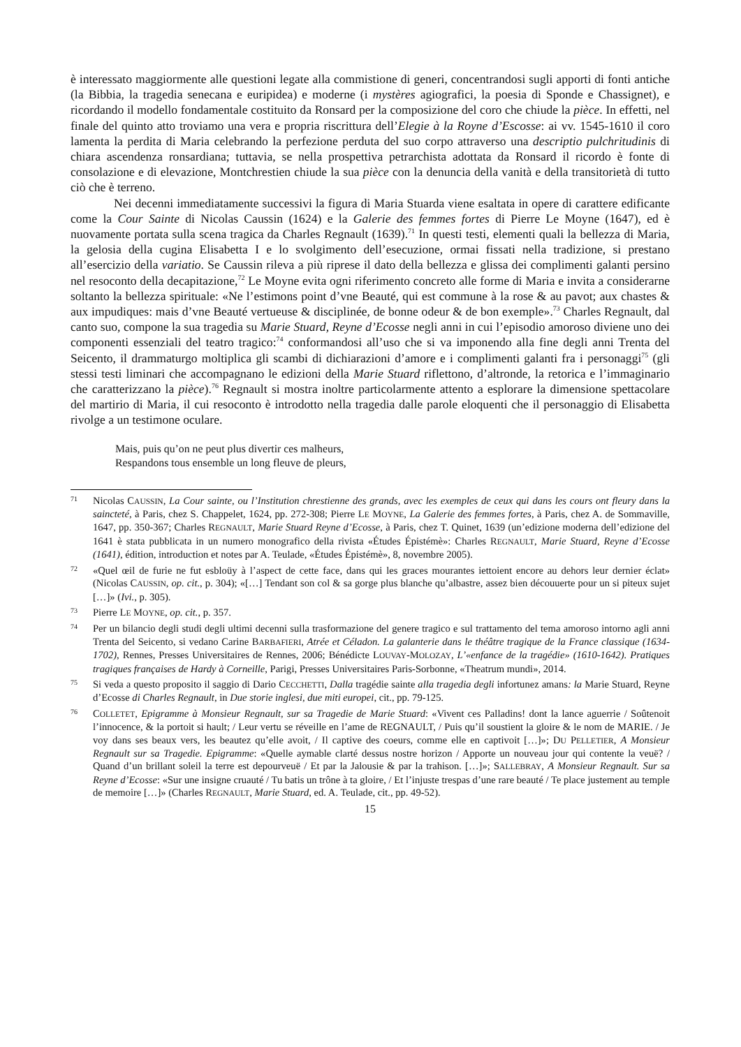è interessato maggiormente alle questioni legate alla commistione di generi, concentrandosi sugli apporti di fonti antiche (la Bibbia, la tragedia senecana e euripidea) e moderne (i mystères agiografici, la poesia di Sponde e Chassignet), e ricordando il modello fondamentale costituito da Ronsard per la composizione del coro che chiude la pièce. In effetti, nel finale del quinto atto troviamo una vera e propria riscrittura dell’Elegie à la Royne d’Escosse: ai vv. 1545-1610 il coro lamenta la perdita di Maria celebrando la perfezione perduta del suo corpo attraverso una descriptio pulchritudinis di chiara ascendenza ronsardiana; tuttavia, se nella prospettiva petrarchista adottata da Ronsard il ricordo è fonte di consolazione e di elevazione, Montchrestien chiude la sua pièce con la denuncia della vanità e della transitorietà di tutto ciò che è terreno.
Nei decenni immediatamente successivi la figura di Maria Stuarda viene esaltata in opere di carattere edificante come la Cour Sainte di Nicolas Caussin (1624) e la Galerie des femmes fortes di Pierre Le Moyne (1647), ed è nuovamente portata sulla scena tragica da Charles Regnault (1639).<sup>71</sup> In questi testi, elementi quali la bellezza di Maria, la gelosia della cugina Elisabetta I e lo svolgimento dell’esecuzione, ormai fissati nella tradizione, si prestano all’esercizio della variatio. Se Caussin rileva a più riprese il dato della bellezza e glissa dei complimenti galanti persino nel resoconto della decapitazione,<sup>72</sup> Le Moyne evita ogni riferimento concreto alle forme di Maria e invita a considerarne soltanto la bellezza spirituale: «Ne l’estimons point d’vne Beauté, qui est commune à la rose & au pavot; aux chastes & aux impudiques: mais d’vne Beauté vertueuse & disciplinée, de bonne odeur & de bon exemple».<sup>73</sup> Charles Regnault, dal canto suo, compone la sua tragedia su Marie Stuard, Reyne d’Ecosse negli anni in cui l’episodio amoroso diviene uno dei componenti essenziali del teatro tragico:<sup>74</sup> conformandosi all’uso che si va imponendo alla fine degli anni Trenta del Seicento, il drammaturgo moltiplica gli scambi di dichiarazioni d’amore e i complimenti galanti fra i personaggi<sup>75</sup> (gli stessi testi liminari che accompagnano le edizioni della Marie Stuard riflettono, d’altronde, la retorica e l’immaginario che caratterizzano la pièce).<sup>76</sup> Regnault si mostra inoltre particolarmente attento a esplorare la dimensione spettacolare del martirio di Maria, il cui resoconto è introdotto nella tragedia dalle parole eloquenti che il personaggio di Elisabetta rivolge a un testimone oculare.
Mais, puis qu’on ne peut plus divertir ces malheurs,
Respandons tous ensemble un long fleuve de pleurs,
71 Nicolas CAUSSIN, La Cour sainte, ou l’Institution chrestienne des grands, avec les exemples de ceux qui dans les cours ont fleury dans la saincteté, à Paris, chez S. Chappelet, 1624, pp. 272-308; Pierre LE MOYNE, La Galerie des femmes fortes, à Paris, chez A. de Sommaville, 1647, pp. 350-367; Charles REGNAULT, Marie Stuard Reyne d’Ecosse, à Paris, chez T. Quinet, 1639 (un’edizione moderna dell’edizione del 1641 è stata pubblicata in un numero monografico della rivista «Études Épistémè»: Charles REGNAULT, Marie Stuard, Reyne d’Ecosse (1641), édition, introduction et notes par A. Teulade, «Études Épistémè», 8, novembre 2005).
72 «Quel œil de furie ne fut esbloüy à l’aspect de cette face, dans qui les graces mourantes iettoient encore au dehors leur dernier éclat» (Nicolas CAUSSIN, op. cit., p. 304); «[…] Tendant son col & sa gorge plus blanche qu’albastre, assez bien découuerte pour un si piteux sujet […]» (Ivi., p. 305).
73 Pierre LE MOYNE, op. cit., p. 357.
74 Per un bilancio degli studi degli ultimi decenni sulla trasformazione del genere tragico e sul trattamento del tema amoroso intorno agli anni Trenta del Seicento, si vedano Carine BARBAFIERI, Atrée et Céladon. La galanterie dans le théâtre tragique de la France classique (1634-1702), Rennes, Presses Universitaires de Rennes, 2006; Bénédicte LOUVAY-MOLOZAY, L’«enfance de la tragédie» (1610-1642). Pratiques tragiques françaises de Hardy à Corneille, Parigi, Presses Universitaires Paris-Sorbonne, «Theatrum mundi», 2014.
75 Si veda a questo proposito il saggio di Dario CECCHETTI, Dalla tragédie sainte alla tragedia degli infortunez amans: la Marie Stuard, Reyne d’Ecosse di Charles Regnault, in Due storie inglesi, due miti europei, cit., pp. 79-125.
76 COLLETET, Epigramme à Monsieur Regnault, sur sa Tragedie de Marie Stuard: «Vivent ces Palladins! dont la lance aguerrie / Soûtenoit l’innocence, & la portoit si hault; / Leur vertu se réveille en l’ame de REGNAULT, / Puis qu’il soustient la gloire & le nom de MARIE. / Je voy dans ses beaux vers, les beautez qu’elle avoit, / Il captive des coeurs, comme elle en captivoit […]»; DU PELLETIER, A Monsieur Regnault sur sa Tragedie. Epigramme: «Quelle aymable clarté dessus nostre horizon / Apporte un nouveau jour qui contente la veuë? / Quand d’un brillant soleil la terre est depourveuë / Et par la Jalousie & par la trahison. […]»; SALLEBRAY, A Monsieur Regnault. Sur sa Reyne d’Ecosse: «Sur une insigne cruauté / Tu batis un trône à ta gloire, / Et l’injuste trespas d’une rare beauté / Te place justement au temple de memoire […]» (Charles REGNAULT, Marie Stuard, ed. A. Teulade, cit., pp. 49-52).
15